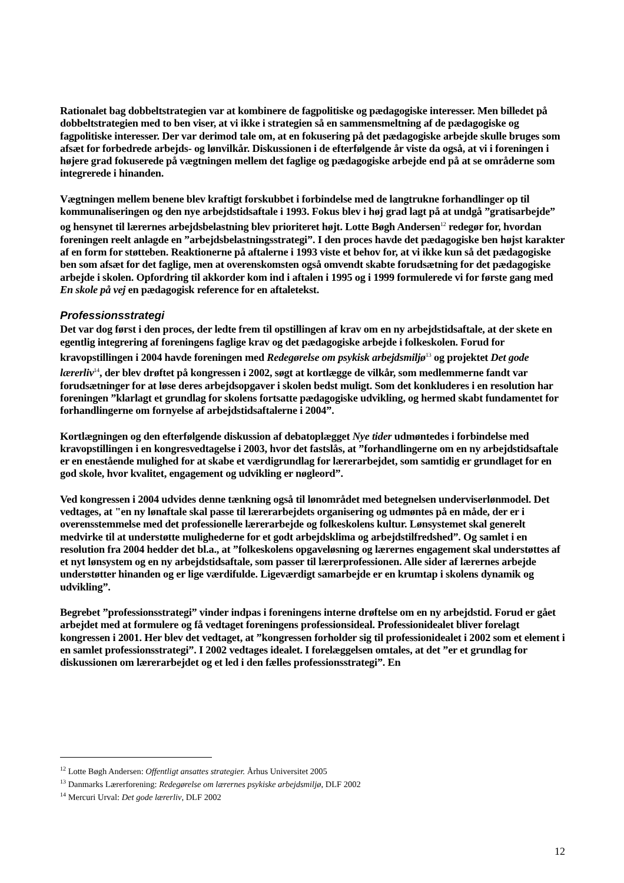Rationalet bag dobbeltstrategien var at kombinere de fagpolitiske og pædagogiske interesser. Men billedet på dobbeltstrategien med to ben viser, at vi ikke i strategien så en sammensmeltning af de pædagogiske og fagpolitiske interesser. Der var derimod tale om, at en fokusering på det pædagogiske arbejde skulle bruges som afsæt for forbedrede arbejds- og lønvilkår. Diskussionen i de efterfølgende år viste da også, at vi i foreningen i højere grad fokuserede på vægtningen mellem det faglige og pædagogiske arbejde end på at se områderne som integrerede i hinanden.
Vægtningen mellem benene blev kraftigt forskubbet i forbindelse med de langtrukne forhandlinger op til kommunaliseringen og den nye arbejdstidsaftale i 1993. Fokus blev i høj grad lagt på at undgå ”gratisarbejde” og hensynet til lærernes arbejdsbelastning blev prioriteret højt. Lotte Bøgh Andersen<sup>12</sup> redegør for, hvordan foreningen reelt anlagde en ”arbejdsbelastningsstrategi”. I den proces havde det pædagogiske ben højst karakter af en form for støtteben. Reaktionerne på aftalerne i 1993 viste et behov for, at vi ikke kun så det pædagogiske ben som afsæt for det faglige, men at overenskomsten også omvendt skabte forudsætning for det pædagogiske arbejde i skolen. Opfordring til akkorder kom ind i aftalen i 1995 og i 1999 formulerede vi for første gang med En skole på vej en pædagogisk reference for en aftaletekst.
Professionsstrategi
Det var dog først i den proces, der ledte frem til opstillingen af krav om en ny arbejdstidsaftale, at der skete en egentlig integrering af foreningens faglige krav og det pædagogiske arbejde i folkeskolen. Forud for kravopstillingen i 2004 havde foreningen med Redegørelse om psykisk arbejdsmiljø<sup>13</sup> og projektet Det gode lærerliv<sup>14</sup>, der blev drøftet på kongressen i 2002, søgt at kortlægge de vilkår, som medlemmerne fandt var forudsætninger for at løse deres arbejdsopgaver i skolen bedst muligt. Som det konkluderes i en resolution har foreningen ”klarlagt et grundlag for skolens fortsatte pædagogiske udvikling, og hermed skabt fundamentet for forhandlingerne om fornyelse af arbejdstidsaftalerne i 2004”.
Kortlægningen og den efterfølgende diskussion af debatoplægget Nye tider udmøntedes i forbindelse med kravopstillingen i en kongresvedtagelse i 2003, hvor det fastslås, at ”forhandlingerne om en ny arbejdstidsaftale er en enestående mulighed for at skabe et værdigrundlag for lærerarbejdet, som samtidig er grundlaget for en god skole, hvor kvalitet, engagement og udvikling er nøgleord”.
Ved kongressen i 2004 udvides denne tænkning også til lønområdet med betegnelsen underviserlønmodel. Det vedtages, at "en ny lønaftale skal passe til lærerarbejdets organisering og udmøntes på en måde, der er i overensstemmelse med det professionelle lærerarbejde og folkeskolens kultur. Lønsystemet skal generelt medvirke til at understøtte mulighederne for et godt arbejdsklima og arbejdstilfredshed”. Og samlet i en resolution fra 2004 hedder det bl.a., at ”folkeskolens opgaveløsning og lærernes engagement skal understøttes af et nyt lønsystem og en ny arbejdstidsaftale, som passer til lærerprofessionen. Alle sider af lærernes arbejde understøtter hinanden og er lige værdifulde. Ligeværdigt samarbejde er en krumtap i skolens dynamik og udvikling”.
Begrebet ”professionsstrategi” vinder indpas i foreningens interne drøftelse om en ny arbejdstid. Forud er gået arbejdet med at formulere og få vedtaget foreningens professionsideal. Professionidealet bliver forelagt kongressen i 2001. Her blev det vedtaget, at ”kongressen forholder sig til professionidealet i 2002 som et element i en samlet professionsstrategi”. I 2002 vedtages idealet. I forelæggelsen omtales, at det ”er et grundlag for diskussionen om lærerarbejdet og et led i den fælles professionsstrategi”. En
<sup>12</sup> Lotte Bøgh Andersen: Offentligt ansattes strategier. Århus Universitet 2005
<sup>13</sup> Danmarks Lærerforening: Redegørelse om lærernes psykiske arbejdsmiljø, DLF 2002
<sup>14</sup> Mercuri Urval: Det gode lærerliv, DLF 2002
12